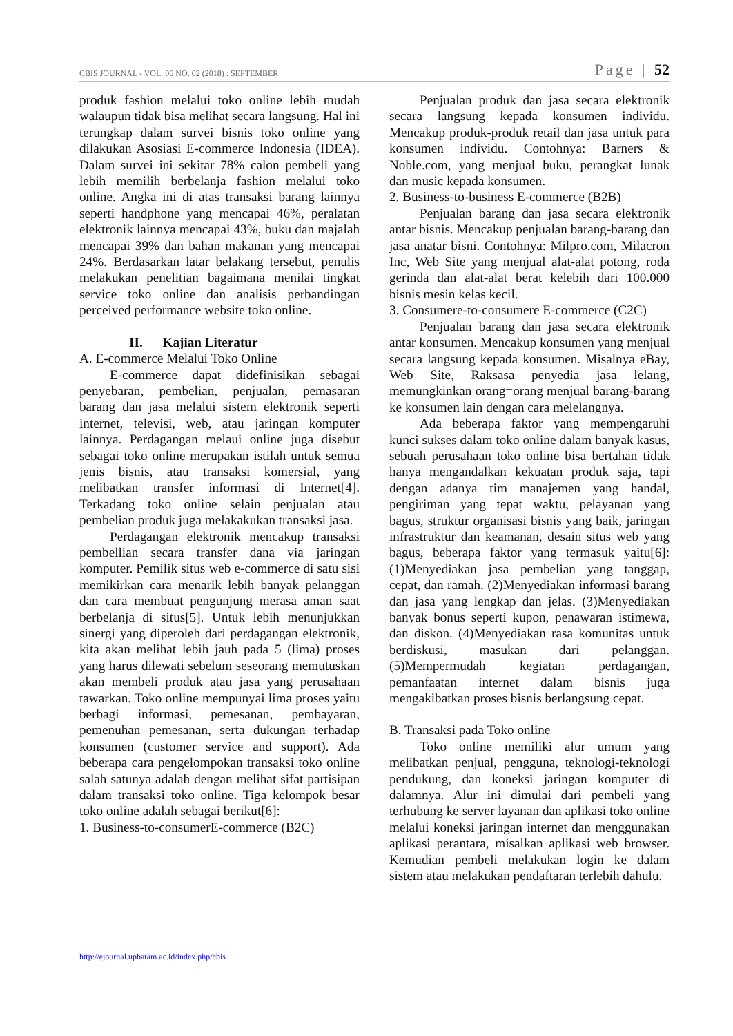CBIS JOURNAL - VOL. 06 NO. 02 (2018) : SEPTEMBER Page | 52
produk fashion melalui toko online lebih mudah walaupun tidak bisa melihat secara langsung. Hal ini terungkap dalam survei bisnis toko online yang dilakukan Asosiasi E-commerce Indonesia (IDEA). Dalam survei ini sekitar 78% calon pembeli yang lebih memilih berbelanja fashion melalui toko online. Angka ini di atas transaksi barang lainnya seperti handphone yang mencapai 46%, peralatan elektronik lainnya mencapai 43%, buku dan majalah mencapai 39% dan bahan makanan yang mencapai 24%. Berdasarkan latar belakang tersebut, penulis melakukan penelitian bagaimana menilai tingkat service toko online dan analisis perbandingan perceived performance website toko online.
II. Kajian Literatur
A. E-commerce Melalui Toko Online
E-commerce dapat didefinisikan sebagai penyebaran, pembelian, penjualan, pemasaran barang dan jasa melalui sistem elektronik seperti internet, televisi, web, atau jaringan komputer lainnya. Perdagangan melaui online juga disebut sebagai toko online merupakan istilah untuk semua jenis bisnis, atau transaksi komersial, yang melibatkan transfer informasi di Internet[4]. Terkadang toko online selain penjualan atau pembelian produk juga melakakukan transaksi jasa.
Perdagangan elektronik mencakup transaksi pembellian secara transfer dana via jaringan komputer. Pemilik situs web e-commerce di satu sisi memikirkan cara menarik lebih banyak pelanggan dan cara membuat pengunjung merasa aman saat berbelanja di situs[5]. Untuk lebih menunjukkan sinergi yang diperoleh dari perdagangan elektronik, kita akan melihat lebih jauh pada 5 (lima) proses yang harus dilewati sebelum seseorang memutuskan akan membeli produk atau jasa yang perusahaan tawarkan. Toko online mempunyai lima proses yaitu berbagi informasi, pemesanan, pembayaran, pemenuhan pemesanan, serta dukungan terhadap konsumen (customer service and support). Ada beberapa cara pengelompokan transaksi toko online salah satunya adalah dengan melihat sifat partisipan dalam transaksi toko online. Tiga kelompok besar toko online adalah sebagai berikut[6]:
1. Business-to-consumerE-commerce (B2C)
Penjualan produk dan jasa secara elektronik secara langsung kepada konsumen individu. Mencakup produk-produk retail dan jasa untuk para konsumen individu. Contohnya: Barners & Noble.com, yang menjual buku, perangkat lunak dan music kepada konsumen.
2. Business-to-business E-commerce (B2B)
Penjualan barang dan jasa secara elektronik antar bisnis. Mencakup penjualan barang-barang dan jasa anatar bisni. Contohnya: Milpro.com, Milacron Inc, Web Site yang menjual alat-alat potong, roda gerinda dan alat-alat berat kelebih dari 100.000 bisnis mesin kelas kecil.
3. Consumere-to-consumere E-commerce (C2C)
Penjualan barang dan jasa secara elektronik antar konsumen. Mencakup konsumen yang menjual secara langsung kepada konsumen. Misalnya eBay, Web Site, Raksasa penyedia jasa lelang, memungkinkan orang=orang menjual barang-barang ke konsumen lain dengan cara melelangnya.
Ada beberapa faktor yang mempengaruhi kunci sukses dalam toko online dalam banyak kasus, sebuah perusahaan toko online bisa bertahan tidak hanya mengandalkan kekuatan produk saja, tapi dengan adanya tim manajemen yang handal, pengiriman yang tepat waktu, pelayanan yang bagus, struktur organisasi bisnis yang baik, jaringan infrastruktur dan keamanan, desain situs web yang bagus, beberapa faktor yang termasuk yaitu[6]: (1)Menyediakan jasa pembelian yang tanggap, cepat, dan ramah. (2)Menyediakan informasi barang dan jasa yang lengkap dan jelas. (3)Menyediakan banyak bonus seperti kupon, penawaran istimewa, dan diskon. (4)Menyediakan rasa komunitas untuk berdiskusi, masukan dari pelanggan. (5)Mempermudah kegiatan perdagangan, pemanfaatan internet dalam bisnis juga mengakibatkan proses bisnis berlangsung cepat.
B. Transaksi pada Toko online
Toko online memiliki alur umum yang melibatkan penjual, pengguna, teknologi-teknologi pendukung, dan koneksi jaringan komputer di dalamnya. Alur ini dimulai dari pembeli yang terhubung ke server layanan dan aplikasi toko online melalui koneksi jaringan internet dan menggunakan aplikasi perantara, misalkan aplikasi web browser. Kemudian pembeli melakukan login ke dalam sistem atau melakukan pendaftaran terlebih dahulu.
http://ejournal.upbatam.ac.id/index.php/cbis